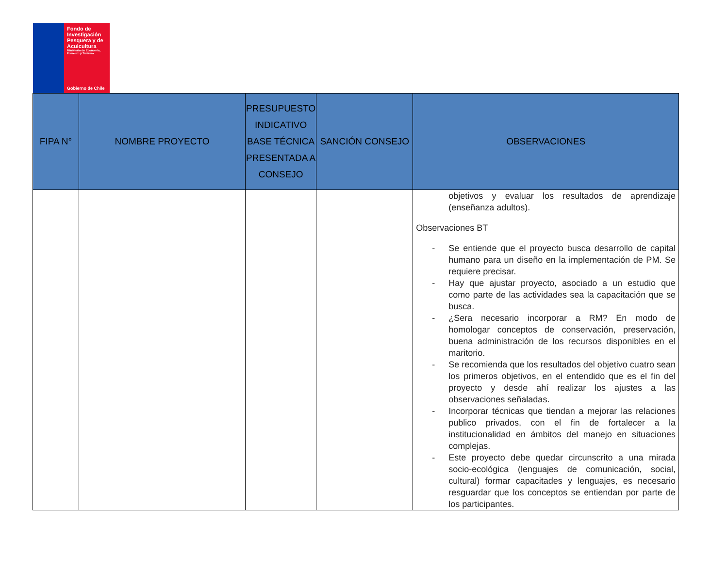Fondo de Investigación Pesquera y de Acuicultura
Ministerio de Economía, Fomento y Turismo
Gobierno de Chile
| FIPA N° | NOMBRE PROYECTO | PRESUPUESTO INDICATIVO BASE TÉCNICA PRESENTADA A CONSEJO | SANCIÓN CONSEJO | OBSERVACIONES |
| --- | --- | --- | --- | --- |
| | | | | objetivos y evaluar los resultados de aprendizaje (enseñanza adultos). Observaciones BT - Se entiende que el proyecto busca desarrollo de capital humano para un diseño en la implementación de PM. Se requiere precisar. - Hay que ajustar proyecto, asociado a un estudio que como parte de las actividades sea la capacitación que se busca. - ¿Sera necesario incorporar a RM? En modo de homologar conceptos de conservación, preservación, buena administración de los recursos disponibles en el maritorio. - Se recomienda que los resultados del objetivo cuatro sean los primeros objetivos, en el entendido que es el fin del proyecto y desde ahí realizar los ajustes a las observaciones señaladas. - Incorporar técnicas que tiendan a mejorar las relaciones publico privados, con el fin de fortalecer a la institucionalidad en ámbitos del manejo en situaciones complejas. - Este proyecto debe quedar circunscrito a una mirada socio-ecológica (lenguajes de comunicación, social, cultural) formar capacitades y lenguajes, es necesario resguardar que los conceptos se entiendan por parte de los participantes. |